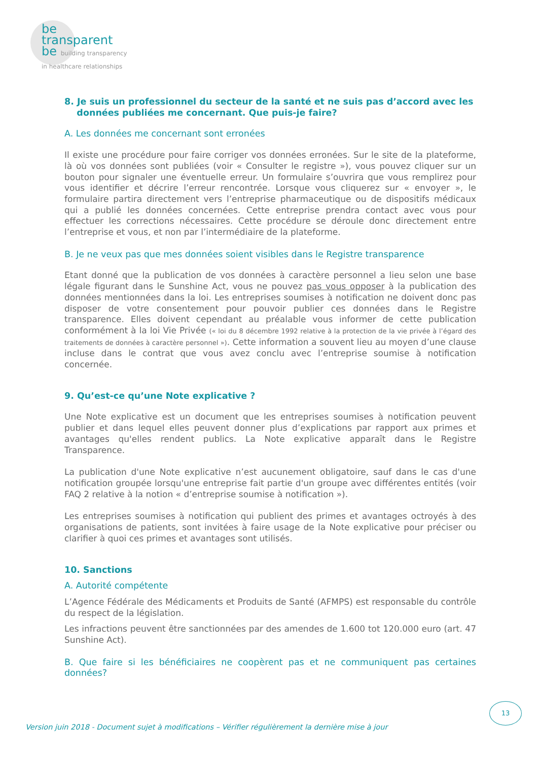be
transparent
be building transparency
in healthcare relationships
8. Je suis un professionnel du secteur de la santé et ne suis pas d’accord avec les
données publiées me concernant. Que puis-je faire?
A. Les données me concernant sont erronées
Il existe une procédure pour faire corriger vos données erronées. Sur le site de la plateforme, là où vos données sont publiées (voir « Consulter le registre »), vous pouvez cliquer sur un bouton pour signaler une éventuelle erreur. Un formulaire s’ouvrira que vous remplirez pour vous identifier et décrire l’erreur rencontrée. Lorsque vous cliquerez sur « envoyer », le formulaire partira directement vers l’entreprise pharmaceutique ou de dispositifs médicaux qui a publié les données concernées. Cette entreprise prendra contact avec vous pour effectuer les corrections nécessaires. Cette procédure se déroule donc directement entre l’entreprise et vous, et non par l’intermédiaire de la plateforme.
B. Je ne veux pas que mes données soient visibles dans le Registre transparence
Etant donné que la publication de vos données à caractère personnel a lieu selon une base légale figurant dans le Sunshine Act, vous ne pouvez pas vous opposer à la publication des données mentionnées dans la loi. Les entreprises soumises à notification ne doivent donc pas disposer de votre consentement pour pouvoir publier ces données dans le Registre transparence. Elles doivent cependant au préalable vous informer de cette publication conformément à la loi Vie Privée (« loi du 8 décembre 1992 relative à la protection de la vie privée à l’égard des traitements de données à caractère personnel »). Cette information a souvent lieu au moyen d’une clause incluse dans le contrat que vous avez conclu avec l’entreprise soumise à notification concernée.
9. Qu’est-ce qu’une Note explicative ?
Une Note explicative est un document que les entreprises soumises à notification peuvent publier et dans lequel elles peuvent donner plus d’explications par rapport aux primes et avantages qu'elles rendent publics. La Note explicative apparaît dans le Registre Transparence.
La publication d'une Note explicative n’est aucunement obligatoire, sauf dans le cas d'une notification groupée lorsqu'une entreprise fait partie d'un groupe avec différentes entités (voir FAQ 2 relative à la notion « d’entreprise soumise à notification »).
Les entreprises soumises à notification qui publient des primes et avantages octroyés à des organisations de patients, sont invitées à faire usage de la Note explicative pour préciser ou clarifier à quoi ces primes et avantages sont utilisés.
10. Sanctions
A. Autorité compétente
L’Agence Fédérale des Médicaments et Produits de Santé (AFMPS) est responsable du contrôle du respect de la législation.
Les infractions peuvent être sanctionnées par des amendes de 1.600 tot 120.000 euro (art. 47 Sunshine Act).
B. Que faire si les bénéficiaires ne coopèrent pas et ne communiquent pas certaines données?
13
Version juin 2018 - Document sujet à modifications – Vérifier régulièrement la dernière mise à jour